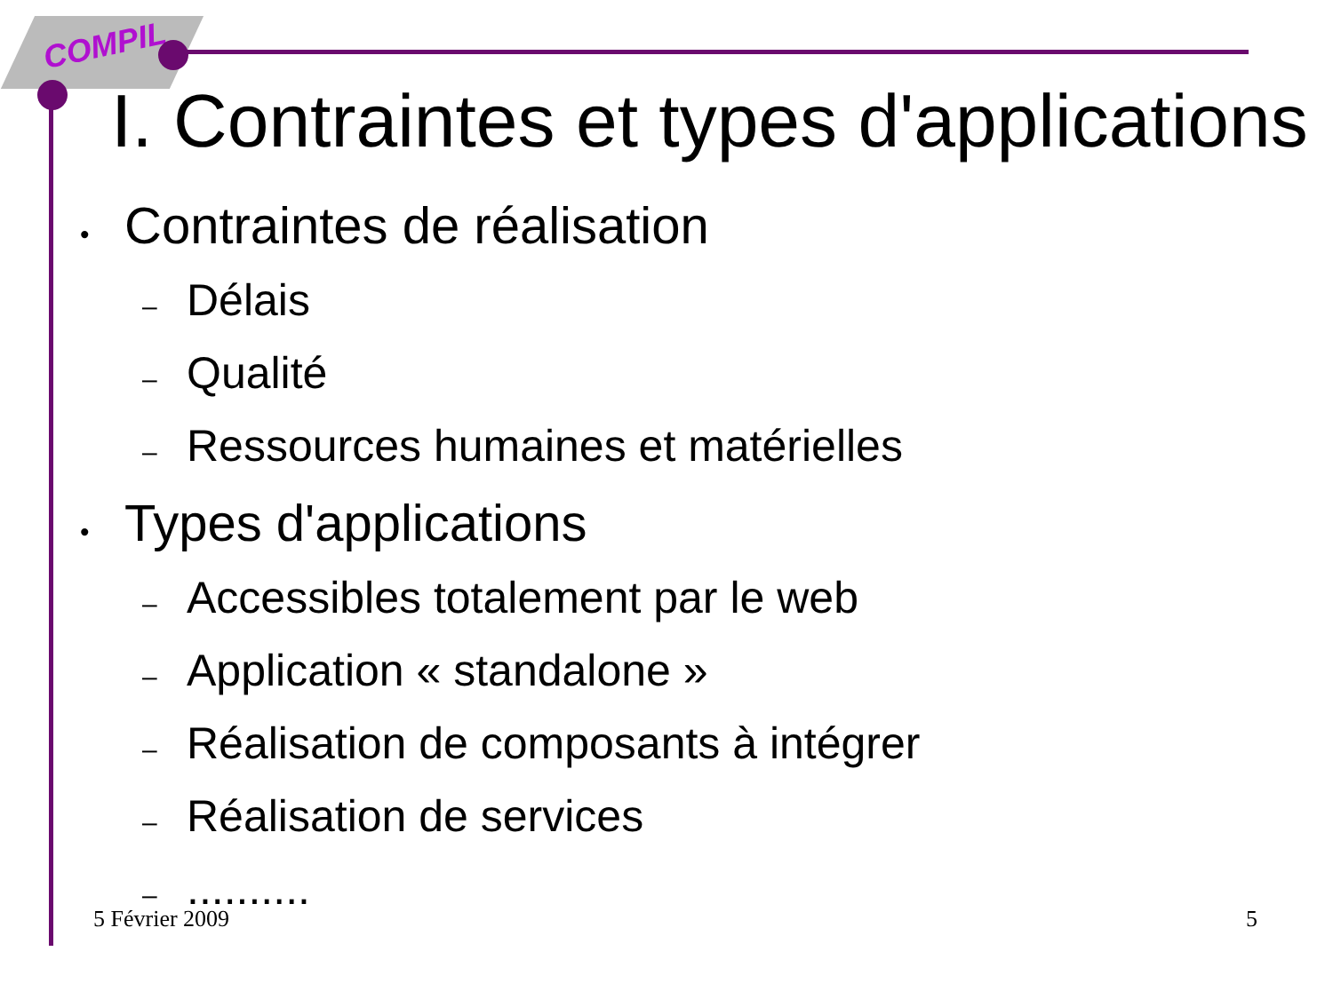COMPIL
I. Contraintes et types d'applications
• Contraintes de réalisation
– Délais
– Qualité
– Ressources humaines et matérielles
• Types d'applications
– Accessibles totalement par le web
– Application « standalone »
– Réalisation de composants à intégrer
– Réalisation de services
–..........
5 Février 2009 5